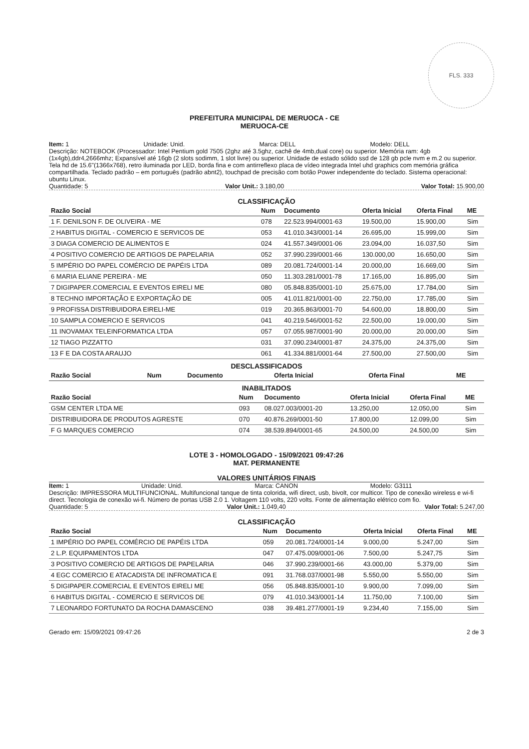FLS. 333
PREFEITURA MUNICIPAL DE MERUOCA - CE
MERUOCA-CE
Item: 1 Unidade: Unid. Marca: DELL Modelo: DELL
Descrição: NOTEBOOK (Processador: Intel Pentium gold 7505 (2ghz até 3.5ghz, cachê de 4mb,dual core) ou superior. Memória ram: 4gb (1x4gb),ddr4,2666mhz; Expansível até 16gb (2 slots sodimm, 1 slot livre) ou superior. Unidade de estado sólido ssd de 128 gb pcle nvm e m.2 ou superior. Tela hd de 15.6"(1366x768), retro iluminada por LED, borda fina e com antirreflexo placa de vídeo integrada Intel uhd graphics com memória gráfica compartilhada. Teclado padrão – em português (padrão abnt2), touchpad de precisão com botão Power independente do teclado. Sistema operacional: ubuntu Linux.
Quantidade: 5 Valor Unit.: 3.180,00 Valor Total: 15.900,00
CLASSIFICAÇÃO
| Razão Social | Num | Documento | Oferta Inicial | Oferta Final | ME |
| --- | --- | --- | --- | --- | --- |
| 1 F. DENILSON F. DE OLIVEIRA - ME | 078 | 22.523.994/0001-63 | 19.500,00 | 15.900,00 | Sim |
| 2 HABITUS DIGITAL - COMERCIO E SERVICOS DE | 053 | 41.010.343/0001-14 | 26.695,00 | 15.999,00 | Sim |
| 3 DIAGA COMERCIO DE ALIMENTOS E | 024 | 41.557.349/0001-06 | 23.094,00 | 16.037,50 | Sim |
| 4 POSITIVO COMERCIO DE ARTIGOS DE PAPELARIA | 052 | 37.990.239/0001-66 | 130.000,00 | 16.650,00 | Sim |
| 5 IMPÉRIO DO PAPEL COMÉRCIO DE PAPÉIS LTDA | 089 | 20.081.724/0001-14 | 20.000,00 | 16.669,00 | Sim |
| 6 MARIA ELIANE PEREIRA - ME | 050 | 11.303.281/0001-78 | 17.165,00 | 16.895,00 | Sim |
| 7 DIGIPAPER.COMERCIAL E EVENTOS EIRELI ME | 080 | 05.848.835/0001-10 | 25.675,00 | 17.784,00 | Sim |
| 8 TECHNO IMPORTAÇÃO E EXPORTAÇÃO DE | 005 | 41.011.821/0001-00 | 22.750,00 | 17.785,00 | Sim |
| 9 PROFISSA DISTRIBUIDORA EIRELI-ME | 019 | 20.365.863/0001-70 | 54.600,00 | 18.800,00 | Sim |
| 10 SAMPLA COMERCIO E SERVICOS | 041 | 40.219.546/0001-52 | 22.500,00 | 19.000,00 | Sim |
| 11 INOVAMAX TELEINFORMATICA LTDA | 057 | 07.055.987/0001-90 | 20.000,00 | 20.000,00 | Sim |
| 12 TIAGO PIZZATTO | 031 | 37.090.234/0001-87 | 24.375,00 | 24.375,00 | Sim |
| 13 F E DA COSTA ARAUJO | 061 | 41.334.881/0001-64 | 27.500,00 | 27.500,00 | Sim |
DESCLASSIFICADOS
| Razão Social | Num | Documento | Oferta Inicial | Oferta Final | ME |
| --- | --- | --- | --- | --- | --- |
INABILITADOS
| Razão Social | Num | Documento | Oferta Inicial | Oferta Final | ME |
| --- | --- | --- | --- | --- | --- |
| GSM CENTER LTDA ME | 093 | 08.027.003/0001-20 | 13.250,00 | 12.050,00 | Sim |
| DISTRIBUIDORA DE PRODUTOS AGRESTE | 070 | 40.876.269/0001-50 | 17.800,00 | 12.099,00 | Sim |
| F G MARQUES COMERCIO | 074 | 38.539.894/0001-65 | 24.500,00 | 24.500,00 | Sim |
LOTE 3 - HOMOLOGADO - 15/09/2021 09:47:26
MAT. PERMANENTE
VALORES UNITÁRIOS FINAIS
Item: 1 Unidade: Unid. Marca: CANON Modelo: G3111
Descrição: IMPRESSORA MULTIFUNCIONAL. Multifuncional tanque de tinta colorida, wifi direct, usb, bivolt, cor multicor. Tipo de conexão wireless e wi-fi direct. Tecnologia de conexão wi-fi. Número de portas USB 2.0 1. Voltagem 110 volts, 220 volts. Fonte de alimentação elétrico com fio.
Quantidade: 5 Valor Unit.: 1.049,40 Valor Total: 5.247,00
CLASSIFICAÇÃO
| Razão Social | Num | Documento | Oferta Inicial | Oferta Final | ME |
| --- | --- | --- | --- | --- | --- |
| 1 IMPÉRIO DO PAPEL COMÉRCIO DE PAPÉIS LTDA | 059 | 20.081.724/0001-14 | 9.000,00 | 5.247,00 | Sim |
| 2 L.P. EQUIPAMENTOS LTDA | 047 | 07.475.009/0001-06 | 7.500,00 | 5.247,75 | Sim |
| 3 POSITIVO COMERCIO DE ARTIGOS DE PAPELARIA | 046 | 37.990.239/0001-66 | 43.000,00 | 5.379,00 | Sim |
| 4 EGC COMERCIO E ATACADISTA DE INFROMATICA E | 091 | 31.768.037/0001-98 | 5.550,00 | 5.550,00 | Sim |
| 5 DIGIPAPER.COMERCIAL E EVENTOS EIRELI ME | 056 | 05.848.835/0001-10 | 9.900,00 | 7.099,00 | Sim |
| 6 HABITUS DIGITAL - COMERCIO E SERVICOS DE | 079 | 41.010.343/0001-14 | 11.750,00 | 7.100,00 | Sim |
| 7 LEONARDO FORTUNATO DA ROCHA DAMASCENO | 038 | 39.481.277/0001-19 | 9.234,40 | 7.155,00 | Sim |
Gerado em: 15/09/2021 09:47:26 2 de 3